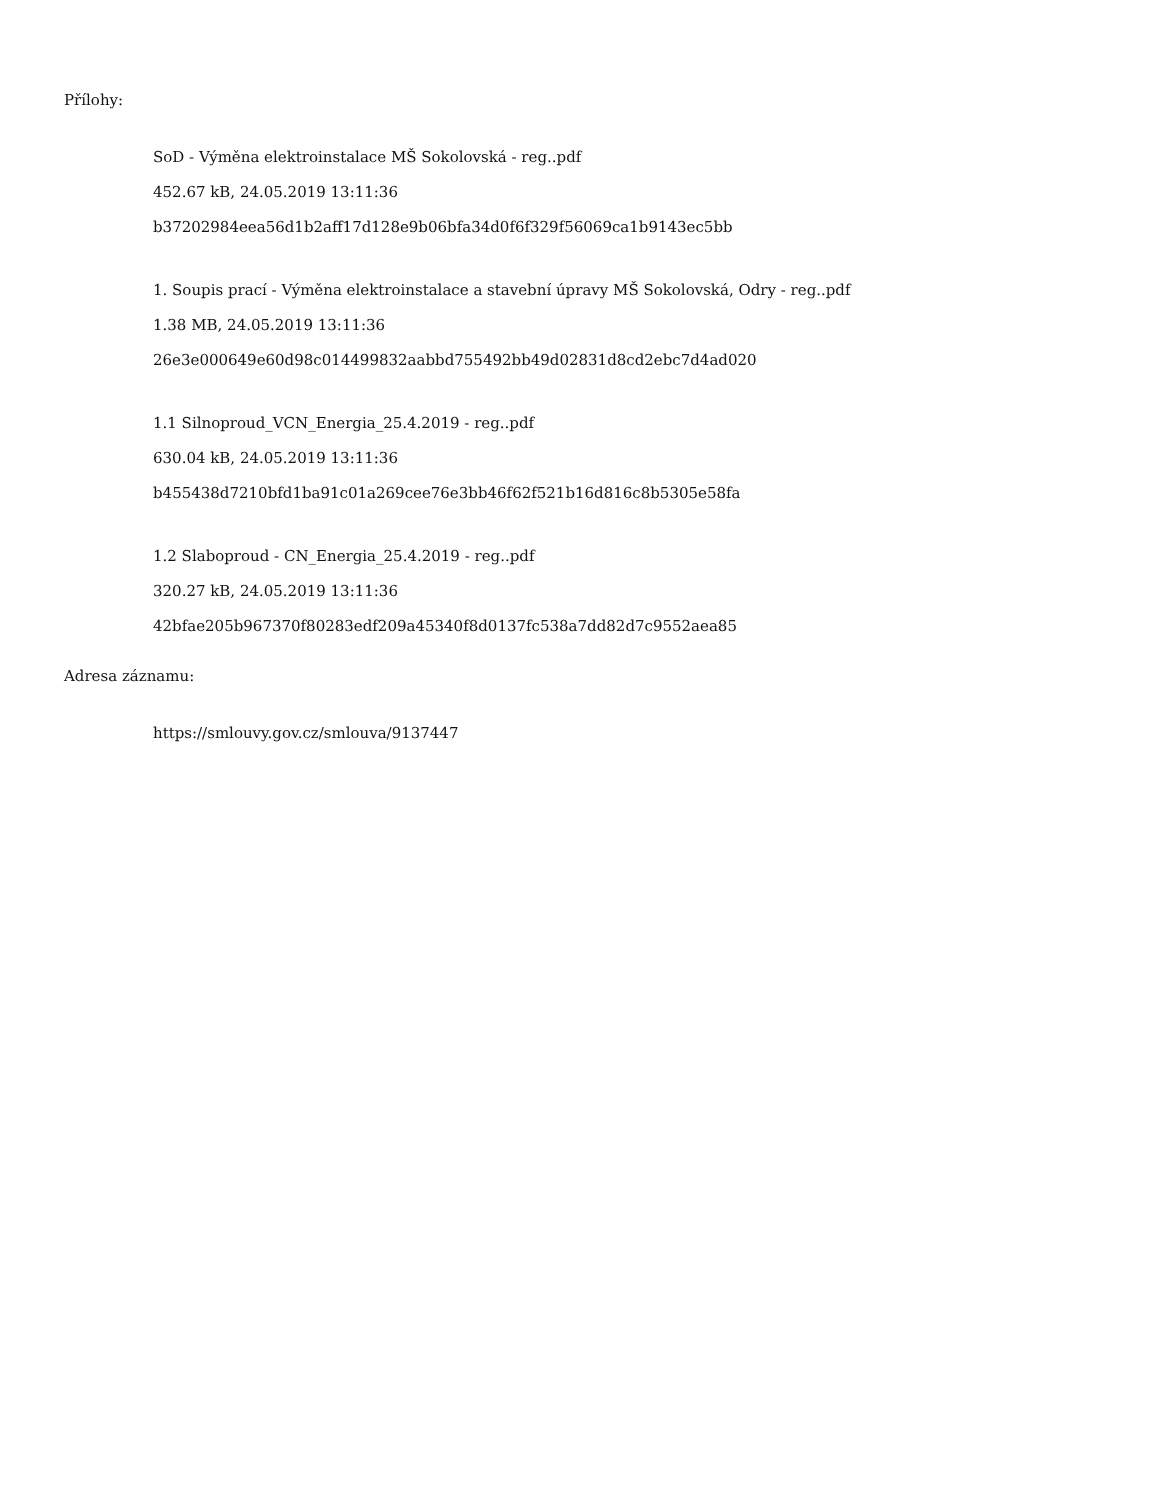Přílohy:
SoD - Výměna elektroinstalace MŠ Sokolovská - reg..pdf
452.67 kB, 24.05.2019 13:11:36
b37202984eea56d1b2aff17d128e9b06bfa34d0f6f329f56069ca1b9143ec5bb
1. Soupis prací - Výměna elektroinstalace a stavební úpravy MŠ Sokolovská, Odry - reg..pdf
1.38 MB, 24.05.2019 13:11:36
26e3e000649e60d98c014499832aabbd755492bb49d02831d8cd2ebc7d4ad020
1.1 Silnoproud_VCN_Energia_25.4.2019 - reg..pdf
630.04 kB, 24.05.2019 13:11:36
b455438d7210bfd1ba91c01a269cee76e3bb46f62f521b16d816c8b5305e58fa
1.2 Slaboproud - CN_Energia_25.4.2019 - reg..pdf
320.27 kB, 24.05.2019 13:11:36
42bfae205b967370f80283edf209a45340f8d0137fc538a7dd82d7c9552aea85
Adresa záznamu:
https://smlouvy.gov.cz/smlouva/9137447